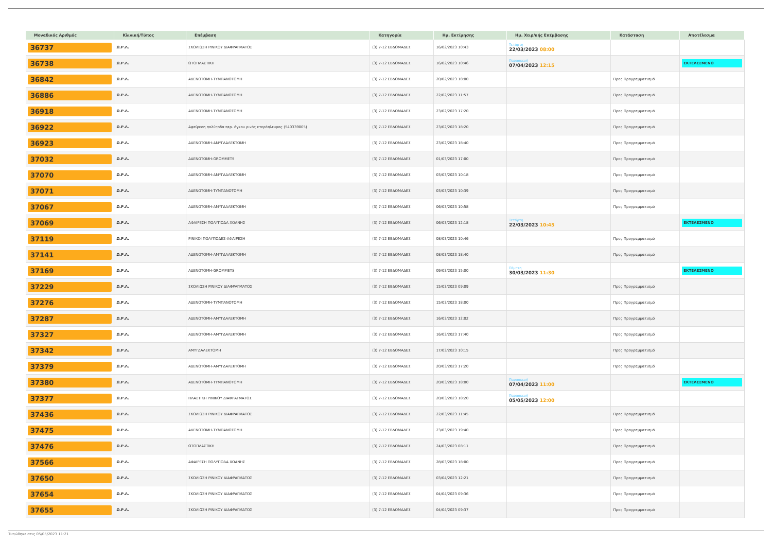| Μοναδικός Αριθμός | Κλινική/Τύπος | Επέμβαση | Κατηγορία | Ημ. Εκτίμησης | Ημ. Χειρ/κής Επέμβασης | Κατάσταση | Αποτέλεσμα |
| --- | --- | --- | --- | --- | --- | --- | --- |
| 36737 | Ω.Ρ.Λ. | ΣΚΟΛΙΩΣΗ ΡΙΝΙΚΟΥ ΔΙΑΦΡΑΓΜΑΤΟΣ | (3) 7-12 ΕΒΔΟΜΑΔΕΣ | 16/02/2023 10:43 | Τετάρτη 22/03/2023 08:00 | | |
| 36738 | Ω.Ρ.Λ. | ΩΤΟΠΛΑΣΤΙΚΗ | (3) 7-12 ΕΒΔΟΜΑΔΕΣ | 16/02/2023 10:46 | Παρασκευή 07/04/2023 12:15 | | ΕΚΤΕΛΕΣΜΕΝΟ |
| 36842 | Ω.Ρ.Λ. | ΑΔΕΝΟΤΟΜΗ-ΤΥΜΠΑΝΟΤΟΜΗ | (3) 7-12 ΕΒΔΟΜΑΔΕΣ | 20/02/2023 18:00 | | Προς Προγραμματισμό | |
| 36886 | Ω.Ρ.Λ. | ΑΔΕΝΟΤΟΜΗ-ΤΥΜΠΑΝΟΤΟΜΗ | (3) 7-12 ΕΒΔΟΜΑΔΕΣ | 22/02/2023 11:57 | | Προς Προγραμματισμό | |
| 36918 | Ω.Ρ.Λ. | ΑΔΕΝΟΤΟΜΗ-ΤΥΜΠΑΝΟΤΟΜΗ | (3) 7-12 ΕΒΔΟΜΑΔΕΣ | 23/02/2023 17:20 | | Προς Προγραμματισμό | |
| 36922 | Ω.Ρ.Λ. | Αφαίρεση πολύποδα περ. όγκου ρινός ετερόπλευρος (540339005) | (3) 7-12 ΕΒΔΟΜΑΔΕΣ | 23/02/2023 18:20 | | Προς Προγραμματισμό | |
| 36923 | Ω.Ρ.Λ. | ΑΔΕΝΟΤΟΜΗ-ΑΜΥΓΔΑΛΕΚΤΟΜΗ | (3) 7-12 ΕΒΔΟΜΑΔΕΣ | 23/02/2023 18:40 | | Προς Προγραμματισμό | |
| 37032 | Ω.Ρ.Λ. | ΑΔΕΝΟΤΟΜΗ-GROMMETS | (3) 7-12 ΕΒΔΟΜΑΔΕΣ | 01/03/2023 17:00 | | Προς Προγραμματισμό | |
| 37070 | Ω.Ρ.Λ. | ΑΔΕΝΟΤΟΜΗ-ΑΜΥΓΔΑΛΕΚΤΟΜΗ | (3) 7-12 ΕΒΔΟΜΑΔΕΣ | 03/03/2023 10:18 | | Προς Προγραμματισμό | |
| 37071 | Ω.Ρ.Λ. | ΑΔΕΝΟΤΟΜΗ-ΤΥΜΠΑΝΟΤΟΜΗ | (3) 7-12 ΕΒΔΟΜΑΔΕΣ | 03/03/2023 10:39 | | Προς Προγραμματισμό | |
| 37067 | Ω.Ρ.Λ. | ΑΔΕΝΟΤΟΜΗ-ΑΜΥΓΔΑΛΕΚΤΟΜΗ | (3) 7-12 ΕΒΔΟΜΑΔΕΣ | 06/03/2023 10:58 | | Προς Προγραμματισμό | |
| 37069 | Ω.Ρ.Λ. | ΑΦΑΙΡΕΣΗ ΠΟΛΥΠΟΔΑ ΧΟΑΝΗΣ | (3) 7-12 ΕΒΔΟΜΑΔΕΣ | 06/03/2023 12:18 | Τετάρτη 22/03/2023 10:45 | | ΕΚΤΕΛΕΣΜΕΝΟ |
| 37119 | Ω.Ρ.Λ. | ΡΙΝΙΚΟΙ ΠΟΛΥΠΟΔΕΣ-ΑΦΑΙΡΕΣΗ | (3) 7-12 ΕΒΔΟΜΑΔΕΣ | 08/03/2023 10:46 | | Προς Προγραμματισμό | |
| 37141 | Ω.Ρ.Λ. | ΑΔΕΝΟΤΟΜΗ-ΑΜΥΓΔΑΛΕΚΤΟΜΗ | (3) 7-12 ΕΒΔΟΜΑΔΕΣ | 08/03/2023 18:40 | | Προς Προγραμματισμό | |
| 37169 | Ω.Ρ.Λ. | ΑΔΕΝΟΤΟΜΗ-GROMMETS | (3) 7-12 ΕΒΔΟΜΑΔΕΣ | 09/03/2023 15:00 | Πέμπτη 30/03/2023 11:30 | | ΕΚΤΕΛΕΣΜΕΝΟ |
| 37229 | Ω.Ρ.Λ. | ΣΚΟΛΙΩΣΗ ΡΙΝΙΚΟΥ ΔΙΑΦΡΑΓΜΑΤΟΣ | (3) 7-12 ΕΒΔΟΜΑΔΕΣ | 15/03/2023 09:09 | | Προς Προγραμματισμό | |
| 37276 | Ω.Ρ.Λ. | ΑΔΕΝΟΤΟΜΗ-ΤΥΜΠΑΝΟΤΟΜΗ | (3) 7-12 ΕΒΔΟΜΑΔΕΣ | 15/03/2023 18:00 | | Προς Προγραμματισμό | |
| 37287 | Ω.Ρ.Λ. | ΑΔΕΝΟΤΟΜΗ-ΑΜΥΓΔΑΛΕΚΤΟΜΗ | (3) 7-12 ΕΒΔΟΜΑΔΕΣ | 16/03/2023 12:02 | | Προς Προγραμματισμό | |
| 37327 | Ω.Ρ.Λ. | ΑΔΕΝΟΤΟΜΗ-ΑΜΥΓΔΑΛΕΚΤΟΜΗ | (3) 7-12 ΕΒΔΟΜΑΔΕΣ | 16/03/2023 17:40 | | Προς Προγραμματισμό | |
| 37342 | Ω.Ρ.Λ. | ΑΜΥΓΔΑΛΕΚΤΟΜΗ | (3) 7-12 ΕΒΔΟΜΑΔΕΣ | 17/03/2023 10:15 | | Προς Προγραμματισμό | |
| 37379 | Ω.Ρ.Λ. | ΑΔΕΝΟΤΟΜΗ-ΑΜΥΓΔΑΛΕΚΤΟΜΗ | (3) 7-12 ΕΒΔΟΜΑΔΕΣ | 20/03/2023 17:20 | | Προς Προγραμματισμό | |
| 37380 | Ω.Ρ.Λ. | ΑΔΕΝΟΤΟΜΗ-ΤΥΜΠΑΝΟΤΟΜΗ | (3) 7-12 ΕΒΔΟΜΑΔΕΣ | 20/03/2023 18:00 | Παρασκευή 07/04/2023 11:00 | | ΕΚΤΕΛΕΣΜΕΝΟ |
| 37377 | Ω.Ρ.Λ. | ΠΛΑΣΤΙΚΗ ΡΙΝΙΚΟΥ ΔΙΑΦΡΑΓΜΑΤΟΣ | (3) 7-12 ΕΒΔΟΜΑΔΕΣ | 20/03/2023 18:20 | Παρασκευή 05/05/2023 12:00 | | |
| 37436 | Ω.Ρ.Λ. | ΣΚΟΛΙΩΣΗ ΡΙΝΙΚΟΥ ΔΙΑΦΡΑΓΜΑΤΟΣ | (3) 7-12 ΕΒΔΟΜΑΔΕΣ | 22/03/2023 11:45 | | Προς Προγραμματισμό | |
| 37475 | Ω.Ρ.Λ. | ΑΔΕΝΟΤΟΜΗ-ΤΥΜΠΑΝΟΤΟΜΗ | (3) 7-12 ΕΒΔΟΜΑΔΕΣ | 23/03/2023 19:40 | | Προς Προγραμματισμό | |
| 37476 | Ω.Ρ.Λ. | ΩΤΟΠΛΑΣΤΙΚΗ | (3) 7-12 ΕΒΔΟΜΑΔΕΣ | 24/03/2023 08:11 | | Προς Προγραμματισμό | |
| 37566 | Ω.Ρ.Λ. | ΑΦΑΙΡΕΣΗ ΠΟΛΥΠΟΔΑ ΧΟΑΝΗΣ | (3) 7-12 ΕΒΔΟΜΑΔΕΣ | 28/03/2023 18:00 | | Προς Προγραμματισμό | |
| 37650 | Ω.Ρ.Λ. | ΣΚΟΛΙΩΣΗ ΡΙΝΙΚΟΥ ΔΙΑΦΡΑΓΜΑΤΟΣ | (3) 7-12 ΕΒΔΟΜΑΔΕΣ | 03/04/2023 12:21 | | Προς Προγραμματισμό | |
| 37654 | Ω.Ρ.Λ. | ΣΚΟΛΙΩΣΗ ΡΙΝΙΚΟΥ ΔΙΑΦΡΑΓΜΑΤΟΣ | (3) 7-12 ΕΒΔΟΜΑΔΕΣ | 04/04/2023 09:36 | | Προς Προγραμματισμό | |
| 37655 | Ω.Ρ.Λ. | ΣΚΟΛΙΩΣΗ ΡΙΝΙΚΟΥ ΔΙΑΦΡΑΓΜΑΤΟΣ | (3) 7-12 ΕΒΔΟΜΑΔΕΣ | 04/04/2023 09:37 | | Προς Προγραμματισμό | |
Τυπώθηκε στις 05/05/2023 11:21